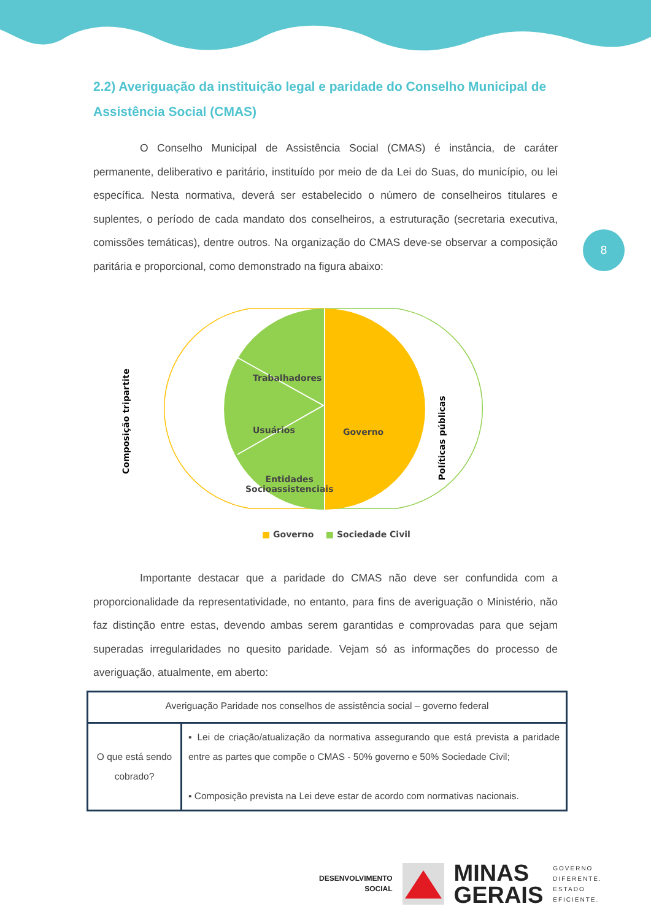8
2.2) Averiguação da instituição legal e paridade do Conselho Municipal de Assistência Social (CMAS)
O Conselho Municipal de Assistência Social (CMAS) é instância, de caráter permanente, deliberativo e paritário, instituído por meio de da Lei do Suas, do município, ou lei específica. Nesta normativa, deverá ser estabelecido o número de conselheiros titulares e suplentes, o período de cada mandato dos conselheiros, a estruturação (secretaria executiva, comissões temáticas), dentre outros. Na organização do CMAS deve-se observar a composição paritária e proporcional, como demonstrado na figura abaixo:
Trabalhadores
Usuários
Entidades
Socioassistenciais
Governo
Composição tripartite
Políticas públicas
■ Governo ■ Sociedade Civil
Importante destacar que a paridade do CMAS não deve ser confundida com a proporcionalidade da representatividade, no entanto, para fins de averiguação o Ministério, não faz distinção entre estas, devendo ambas serem garantidas e comprovadas para que sejam superadas irregularidades no quesito paridade. Vejam só as informações do processo de averiguação, atualmente, em aberto:
| Averiguação Paridade nos conselhos de assistência social – governo federal | |
| O que está sendo cobrado? | ▪ Lei de criação/atualização da normativa assegurando que está prevista a paridade entre as partes que compõe o CMAS - 50% governo e 50% Sociedade Civil; ▪ Composição prevista na Lei deve estar de acordo com normativas nacionais. |
DESENVOLVIMENTO
SOCIAL
MINAS
GERAIS
GOVERNO
DIFERENTE.
ESTADO
EFICIENTE.